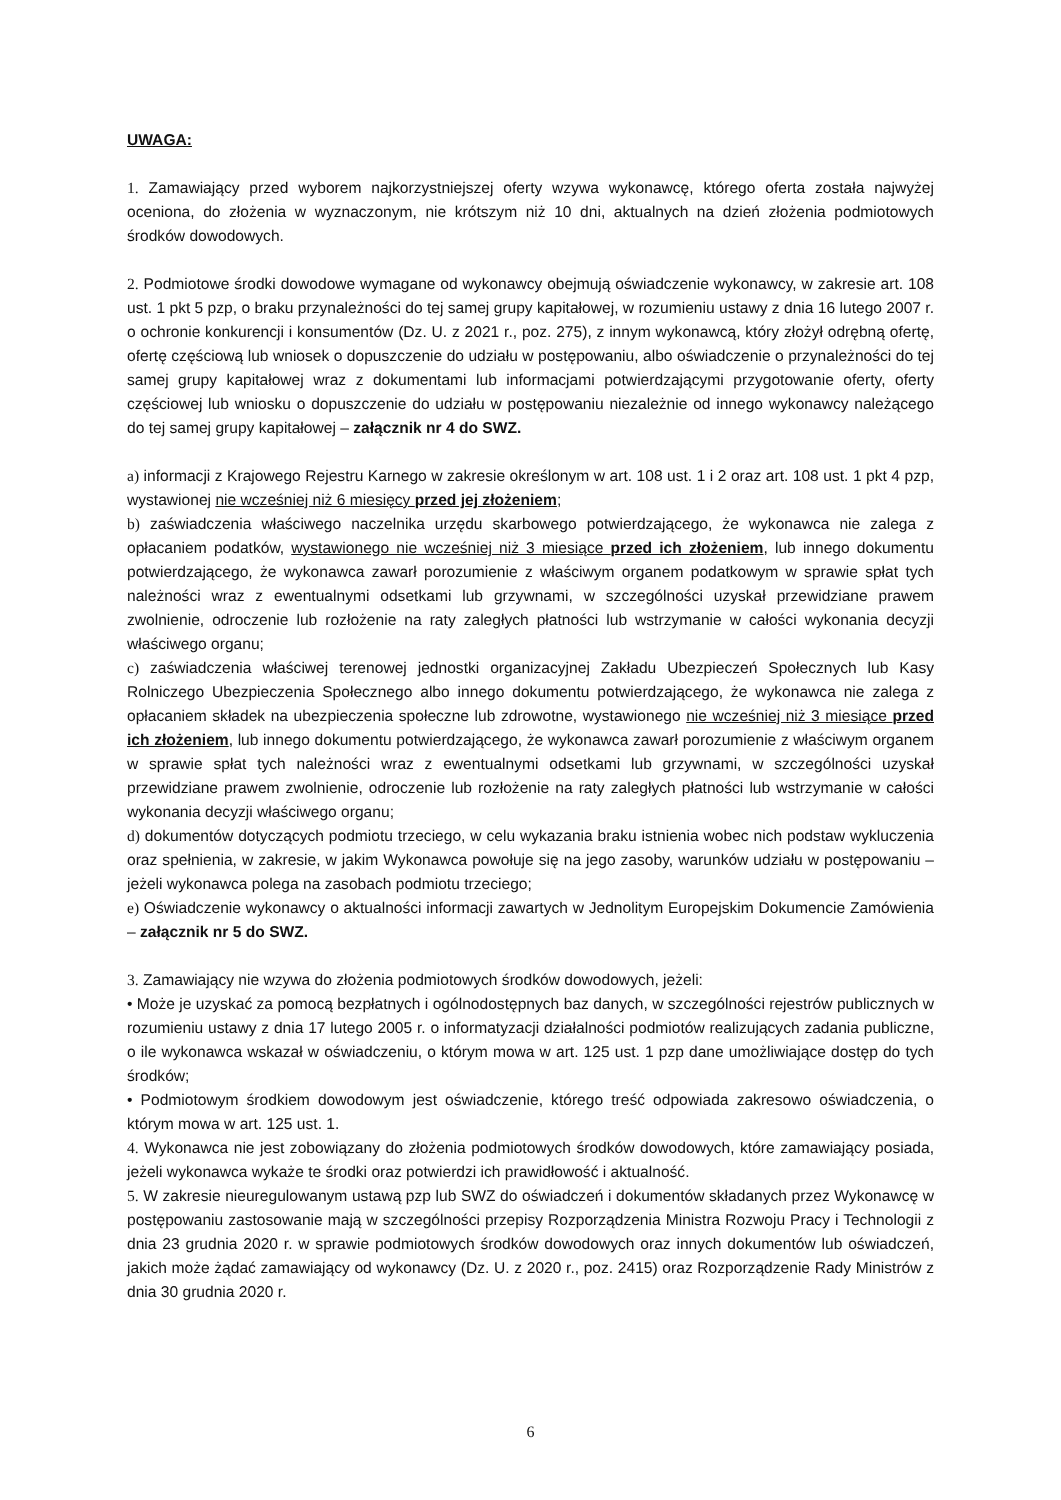UWAGA:
1. Zamawiający przed wyborem najkorzystniejszej oferty wzywa wykonawcę, którego oferta została najwyżej oceniona, do złożenia w wyznaczonym, nie krótszym niż 10 dni, aktualnych na dzień złożenia podmiotowych środków dowodowych.
2. Podmiotowe środki dowodowe wymagane od wykonawcy obejmują oświadczenie wykonawcy, w zakresie art. 108 ust. 1 pkt 5 pzp, o braku przynależności do tej samej grupy kapitałowej, w rozumieniu ustawy z dnia 16 lutego 2007 r. o ochronie konkurencji i konsumentów (Dz. U. z 2021 r., poz. 275), z innym wykonawcą, który złożył odrębną ofertę, ofertę częściową lub wniosek o dopuszczenie do udziału w postępowaniu, albo oświadczenie o przynależności do tej samej grupy kapitałowej wraz z dokumentami lub informacjami potwierdzającymi przygotowanie oferty, oferty częściowej lub wniosku o dopuszczenie do udziału w postępowaniu niezależnie od innego wykonawcy należącego do tej samej grupy kapitałowej – załącznik nr 4 do SWZ.
a) informacji z Krajowego Rejestru Karnego w zakresie określonym w art. 108 ust. 1 i 2 oraz art. 108 ust. 1 pkt 4 pzp, wystawionej nie wcześniej niż 6 miesięcy przed jej złożeniem;
b) zaświadczenia właściwego naczelnika urzędu skarbowego potwierdzającego, że wykonawca nie zalega z opłacaniem podatków, wystawionego nie wcześniej niż 3 miesiące przed ich złożeniem, lub innego dokumentu potwierdzającego, że wykonawca zawarł porozumienie z właściwym organem podatkowym w sprawie spłat tych należności wraz z ewentualnymi odsetkami lub grzywnami, w szczególności uzyskał przewidziane prawem zwolnienie, odroczenie lub rozłożenie na raty zaległych płatności lub wstrzymanie w całości wykonania decyzji właściwego organu;
c) zaświadczenia właściwej terenowej jednostki organizacyjnej Zakładu Ubezpieczeń Społecznych lub Kasy Rolniczego Ubezpieczenia Społecznego albo innego dokumentu potwierdzającego, że wykonawca nie zalega z opłacaniem składek na ubezpieczenia społeczne lub zdrowotne, wystawionego nie wcześniej niż 3 miesiące przed ich złożeniem, lub innego dokumentu potwierdzającego, że wykonawca zawarł porozumienie z właściwym organem w sprawie spłat tych należności wraz z ewentualnymi odsetkami lub grzywnami, w szczególności uzyskał przewidziane prawem zwolnienie, odroczenie lub rozłożenie na raty zaległych płatności lub wstrzymanie w całości wykonania decyzji właściwego organu;
d) dokumentów dotyczących podmiotu trzeciego, w celu wykazania braku istnienia wobec nich podstaw wykluczenia oraz spełnienia, w zakresie, w jakim Wykonawca powołuje się na jego zasoby, warunków udziału w postępowaniu – jeżeli wykonawca polega na zasobach podmiotu trzeciego;
e) Oświadczenie wykonawcy o aktualności informacji zawartych w Jednolitym Europejskim Dokumencie Zamówienia – załącznik nr 5 do SWZ.
3. Zamawiający nie wzywa do złożenia podmiotowych środków dowodowych, jeżeli:
• Może je uzyskać za pomocą bezpłatnych i ogólnodostępnych baz danych, w szczególności rejestrów publicznych w rozumieniu ustawy z dnia 17 lutego 2005 r. o informatyzacji działalności podmiotów realizujących zadania publiczne, o ile wykonawca wskazał w oświadczeniu, o którym mowa w art. 125 ust. 1 pzp dane umożliwiające dostęp do tych środków;
• Podmiotowym środkiem dowodowym jest oświadczenie, którego treść odpowiada zakresowo oświadczenia, o którym mowa w art. 125 ust. 1.
4. Wykonawca nie jest zobowiązany do złożenia podmiotowych środków dowodowych, które zamawiający posiada, jeżeli wykonawca wykaże te środki oraz potwierdzi ich prawidłowość i aktualność.
5. W zakresie nieuregulowanym ustawą pzp lub SWZ do oświadczeń i dokumentów składanych przez Wykonawcę w postępowaniu zastosowanie mają w szczególności przepisy Rozporządzenia Ministra Rozwoju Pracy i Technologii z dnia 23 grudnia 2020 r. w sprawie podmiotowych środków dowodowych oraz innych dokumentów lub oświadczeń, jakich może żądać zamawiający od wykonawcy (Dz. U. z 2020 r., poz. 2415) oraz Rozporządzenie Rady Ministrów z dnia 30 grudnia 2020 r.
6